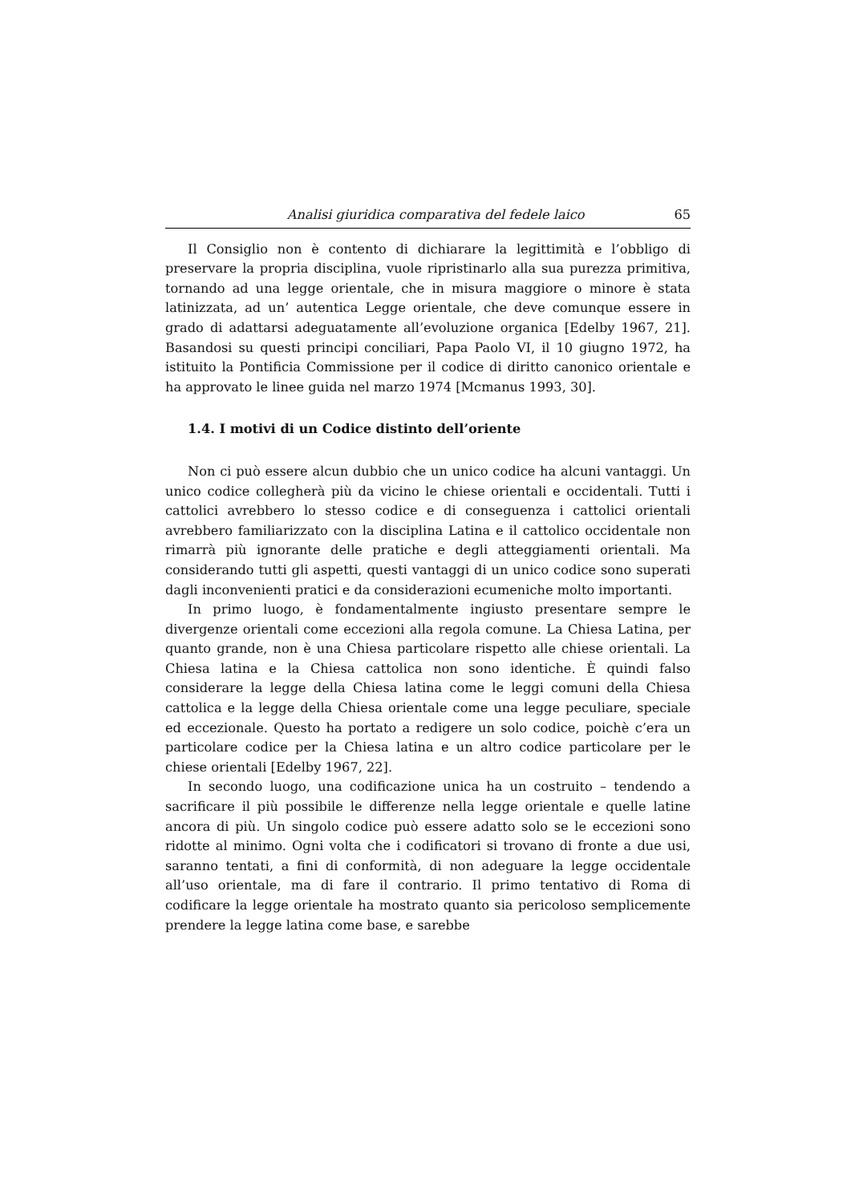Analisi giuridica comparativa del fedele laico 65
Il Consiglio non è contento di dichiarare la legittimità e l’obbligo di preservare la propria disciplina, vuole ripristinarlo alla sua purezza primitiva, tornando ad una legge orientale, che in misura maggiore o minore è stata latinizzata, ad un’ autentica Legge orientale, che deve comunque essere in grado di adattarsi adeguatamente all’evoluzione organica [Edelby 1967, 21]. Basandosi su questi principi conciliari, Papa Paolo VI, il 10 giugno 1972, ha istituito la Pontificia Commissione per il codice di diritto canonico orientale e ha approvato le linee guida nel marzo 1974 [Mcmanus 1993, 30].
1.4. I motivi di un Codice distinto dell’oriente
Non ci può essere alcun dubbio che un unico codice ha alcuni vantaggi. Un unico codice collegherà più da vicino le chiese orientali e occidentali. Tutti i cattolici avrebbero lo stesso codice e di conseguenza i cattolici orientali avrebbero familiarizzato con la disciplina Latina e il cattolico occidentale non rimarrà più ignorante delle pratiche e degli atteggiamenti orientali. Ma considerando tutti gli aspetti, questi vantaggi di un unico codice sono superati dagli inconvenienti pratici e da considerazioni ecumeniche molto importanti.
In primo luogo, è fondamentalmente ingiusto presentare sempre le divergenze orientali come eccezioni alla regola comune. La Chiesa Latina, per quanto grande, non è una Chiesa particolare rispetto alle chiese orientali. La Chiesa latina e la Chiesa cattolica non sono identiche. È quindi falso considerare la legge della Chiesa latina come le leggi comuni della Chiesa cattolica e la legge della Chiesa orientale come una legge peculiare, speciale ed eccezionale. Questo ha portato a redigere un solo codice, poichè c’era un particolare codice per la Chiesa latina e un altro codice particolare per le chiese orientali [Edelby 1967, 22].
In secondo luogo, una codificazione unica ha un costruito – tendendo a sacrificare il più possibile le differenze nella legge orientale e quelle latine ancora di più. Un singolo codice può essere adatto solo se le eccezioni sono ridotte al minimo. Ogni volta che i codificatori si trovano di fronte a due usi, saranno tentati, a fini di conformità, di non adeguare la legge occidentale all’uso orientale, ma di fare il contrario. Il primo tentativo di Roma di codificare la legge orientale ha mostrato quanto sia pericoloso semplicemente prendere la legge latina come base, e sarebbe